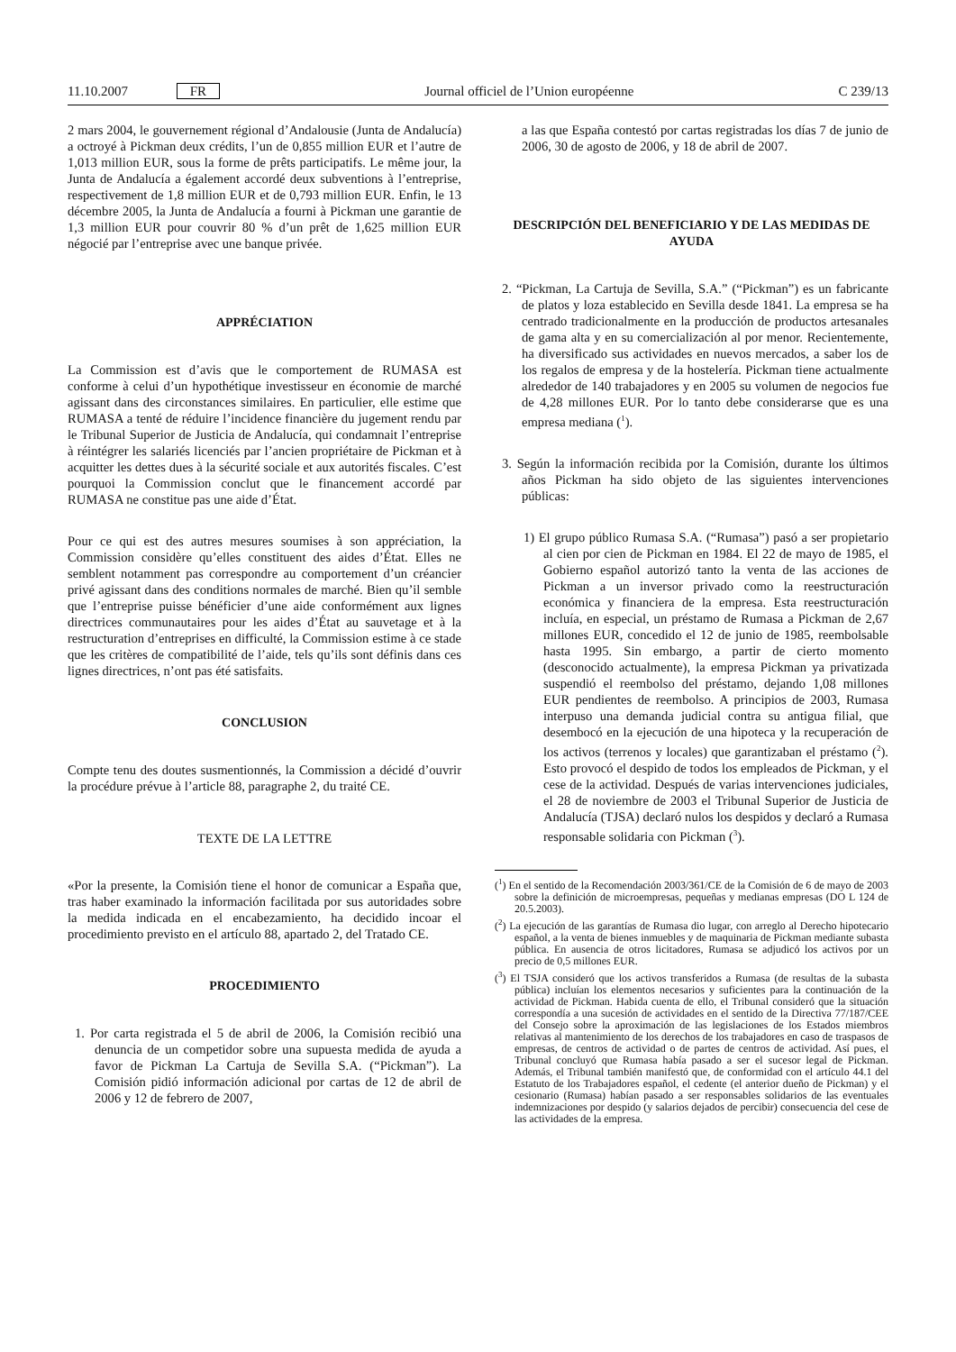11.10.2007 FR Journal officiel de l’Union européenne C 239/13
2 mars 2004, le gouvernement régional d’Andalousie (Junta de Andalucía) a octroyé à Pickman deux crédits, l’un de 0,855 million EUR et l’autre de 1,013 million EUR, sous la forme de prêts participatifs. Le même jour, la Junta de Andalucía a également accordé deux subventions à l’entreprise, respectivement de 1,8 million EUR et de 0,793 million EUR. Enfin, le 13 décembre 2005, la Junta de Andalucía a fourni à Pickman une garantie de 1,3 million EUR pour couvrir 80 % d’un prêt de 1,625 million EUR négocié par l’entreprise avec une banque privée.
APPRÉCIATION
La Commission est d’avis que le comportement de RUMASA est conforme à celui d’un hypothétique investisseur en économie de marché agissant dans des circonstances similaires. En particulier, elle estime que RUMASA a tenté de réduire l’incidence financière du jugement rendu par le Tribunal Superior de Justicia de Andalucía, qui condamnait l’entreprise à réintégrer les salariés licenciés par l’ancien propriétaire de Pickman et à acquitter les dettes dues à la sécurité sociale et aux autorités fiscales. C’est pourquoi la Commission conclut que le financement accordé par RUMASA ne constitue pas une aide d’État.
Pour ce qui est des autres mesures soumises à son appréciation, la Commission considère qu’elles constituent des aides d’État. Elles ne semblent notamment pas correspondre au comportement d’un créancier privé agissant dans des conditions normales de marché. Bien qu’il semble que l’entreprise puisse bénéficier d’une aide conformément aux lignes directrices communautaires pour les aides d’État au sauvetage et à la restructuration d’entreprises en difficulté, la Commission estime à ce stade que les critères de compatibilité de l’aide, tels qu’ils sont définis dans ces lignes directrices, n’ont pas été satisfaits.
CONCLUSION
Compte tenu des doutes susmentionnés, la Commission a décidé d’ouvrir la procédure prévue à l’article 88, paragraphe 2, du traité CE.
TEXTE DE LA LETTRE
«Por la presente, la Comisión tiene el honor de comunicar a España que, tras haber examinado la información facilitada por sus autoridades sobre la medida indicada en el encabezamiento, ha decidido incoar el procedimiento previsto en el artículo 88, apartado 2, del Tratado CE.
PROCEDIMIENTO
1. Por carta registrada el 5 de abril de 2006, la Comisión recibió una denuncia de un competidor sobre una supuesta medida de ayuda a favor de Pickman La Cartuja de Sevilla S.A. (“Pickman”). La Comisión pidió información adicional por cartas de 12 de abril de 2006 y 12 de febrero de 2007,
a las que España contestó por cartas registradas los días 7 de junio de 2006, 30 de agosto de 2006, y 18 de abril de 2007.
DESCRIPCIÓN DEL BENEFICIARIO Y DE LAS MEDIDAS DE AYUDA
2. “Pickman, La Cartuja de Sevilla, S.A.” (“Pickman”) es un fabricante de platos y loza establecido en Sevilla desde 1841. La empresa se ha centrado tradicionalmente en la producción de productos artesanales de gama alta y en su comercialización al por menor. Recientemente, ha diversificado sus actividades en nuevos mercados, a saber los de los regalos de empresa y de la hostelería. Pickman tiene actualmente alrededor de 140 trabajadores y en 2005 su volumen de negocios fue de 4,28 millones EUR. Por lo tanto debe considerarse que es una empresa mediana (<sup>1</sup>).
3. Según la información recibida por la Comisión, durante los últimos años Pickman ha sido objeto de las siguientes intervenciones públicas:
1) El grupo público Rumasa S.A. (“Rumasa”) pasó a ser propietario al cien por cien de Pickman en 1984. El 22 de mayo de 1985, el Gobierno español autorizó tanto la venta de las acciones de Pickman a un inversor privado como la reestructuración económica y financiera de la empresa. Esta reestructuración incluía, en especial, un préstamo de Rumasa a Pickman de 2,67 millones EUR, concedido el 12 de junio de 1985, reembolsable hasta 1995. Sin embargo, a partir de cierto momento (desconocido actualmente), la empresa Pickman ya privatizada suspendió el reembolso del préstamo, dejando 1,08 millones EUR pendientes de reembolso. A principios de 2003, Rumasa interpuso una demanda judicial contra su antigua filial, que desembocó en la ejecución de una hipoteca y la recuperación de los activos (terrenos y locales) que garantizaban el préstamo (<sup>2</sup>). Esto provocó el despido de todos los empleados de Pickman, y el cese de la actividad. Después de varias intervenciones judiciales, el 28 de noviembre de 2003 el Tribunal Superior de Justicia de Andalucía (TJSA) declaró nulos los despidos y declaró a Rumasa responsable solidaria con Pickman (<sup>3</sup>).
(<sup>1</sup>) En el sentido de la Recomendación 2003/361/CE de la Comisión de 6 de mayo de 2003 sobre la definición de microempresas, pequeñas y medianas empresas (DO L 124 de 20.5.2003).
(<sup>2</sup>) La ejecución de las garantías de Rumasa dio lugar, con arreglo al Derecho hipotecario español, a la venta de bienes inmuebles y de maquinaria de Pickman mediante subasta pública. En ausencia de otros licitadores, Rumasa se adjudicó los activos por un precio de 0,5 millones EUR.
(<sup>3</sup>) El TSJA consideró que los activos transferidos a Rumasa (de resultas de la subasta pública) incluían los elementos necesarios y suficientes para la continuación de la actividad de Pickman. Habida cuenta de ello, el Tribunal consideró que la situación correspondía a una sucesión de actividades en el sentido de la Directiva 77/187/CEE del Consejo sobre la aproximación de las legislaciones de los Estados miembros relativas al mantenimiento de los derechos de los trabajadores en caso de traspasos de empresas, de centros de actividad o de partes de centros de actividad. Así pues, el Tribunal concluyó que Rumasa había pasado a ser el sucesor legal de Pickman. Además, el Tribunal también manifestó que, de conformidad con el artículo 44.1 del Estatuto de los Trabajadores español, el cedente (el anterior dueño de Pickman) y el cesionario (Rumasa) habían pasado a ser responsables solidarios de las eventuales indemnizaciones por despido (y salarios dejados de percibir) consecuencia del cese de las actividades de la empresa.